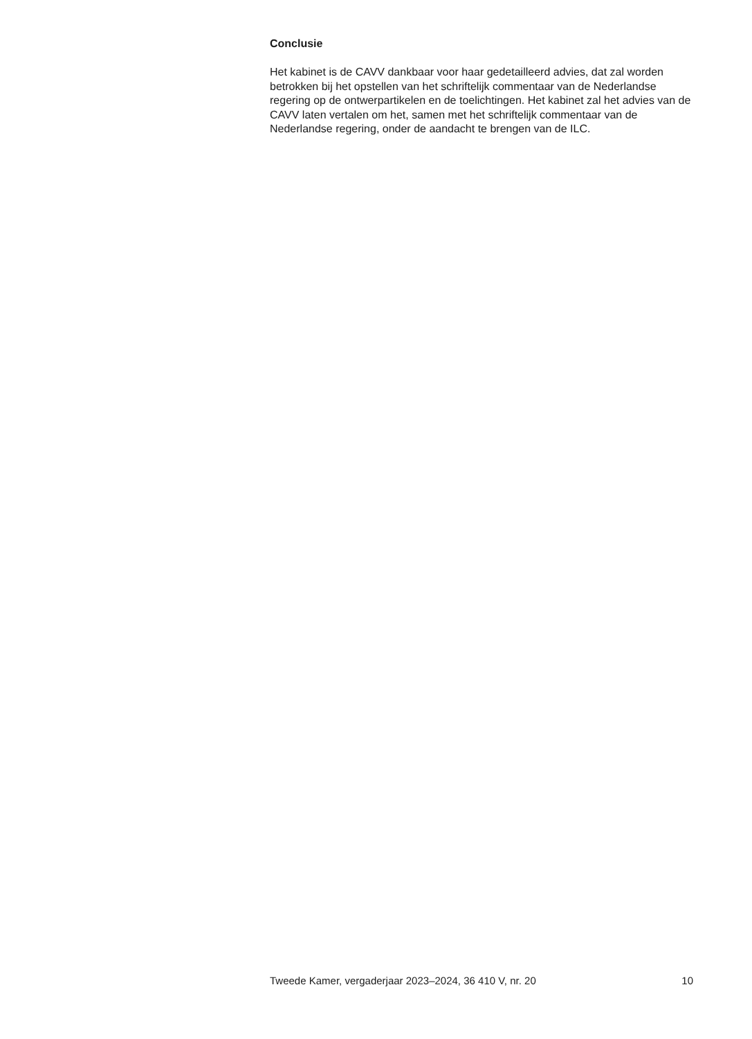Conclusie
Het kabinet is de CAVV dankbaar voor haar gedetailleerd advies, dat zal worden betrokken bij het opstellen van het schriftelijk commentaar van de Nederlandse regering op de ontwerpartikelen en de toelichtingen. Het kabinet zal het advies van de CAVV laten vertalen om het, samen met het schriftelijk commentaar van de Nederlandse regering, onder de aandacht te brengen van de ILC.
Tweede Kamer, vergaderjaar 2023–2024, 36 410 V, nr. 20 10